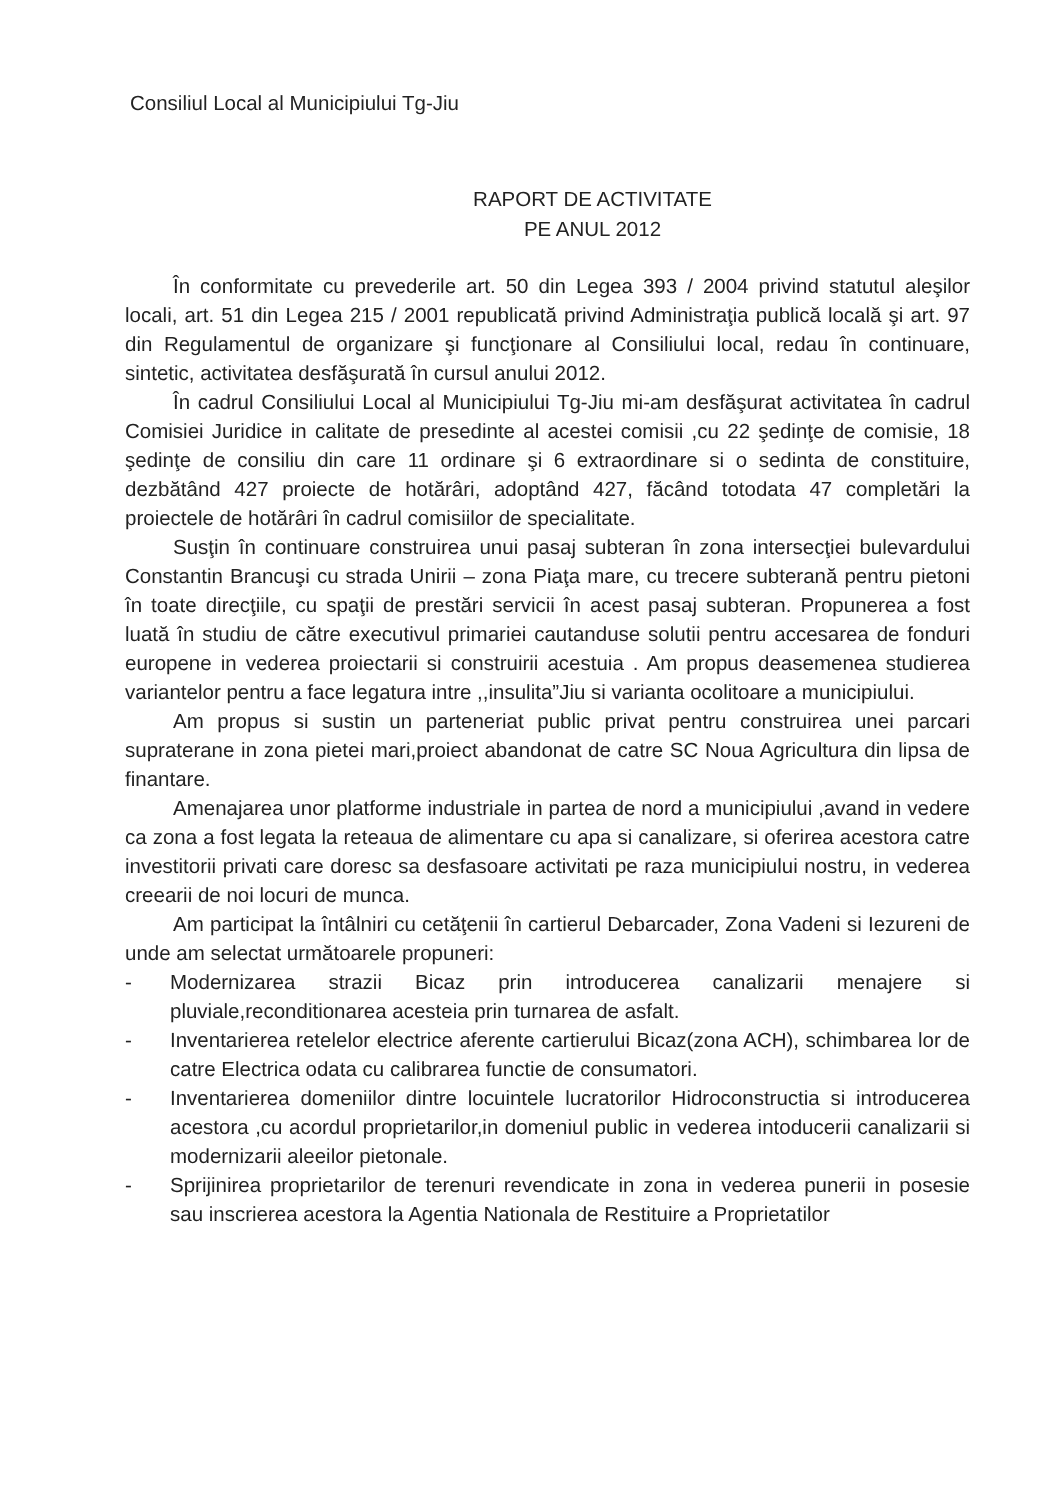Consiliul Local al Municipiului Tg-Jiu
RAPORT DE ACTIVITATE
PE ANUL 2012
În conformitate cu prevederile art. 50 din Legea 393 / 2004 privind statutul aleşilor locali, art. 51 din Legea 215 / 2001 republicată privind Administraţia publică locală şi art. 97 din Regulamentul de organizare şi funcţionare al Consiliului local, redau în continuare, sintetic, activitatea desfăşurată în cursul anului 2012.
În cadrul Consiliului Local al Municipiului Tg-Jiu mi-am desfăşurat activitatea în cadrul Comisiei Juridice in calitate de presedinte al acestei comisii ,cu 22 şedinţe de comisie, 18 şedinţe de consiliu din care 11 ordinare şi 6 extraordinare si o sedinta de constituire, dezbătând 427 proiecte de hotărâri, adoptând 427, făcând totodata 47 completări la proiectele de hotărâri în cadrul comisiilor de specialitate.
Susţin în continuare construirea unui pasaj subteran în zona intersecţiei bulevardului Constantin Brancuşi cu strada Unirii – zona Piaţa mare, cu trecere subterană pentru pietoni în toate direcţiile, cu spaţii de prestări servicii în acest pasaj subteran. Propunerea a fost luată în studiu de către executivul primariei cautanduse solutii pentru accesarea de fonduri europene in vederea proiectarii si construirii acestuia . Am propus deasemenea studierea variantelor pentru a face legatura intre ,,insulita”Jiu si varianta ocolitoare a municipiului.
Am propus si sustin un parteneriat public privat pentru construirea unei parcari supraterane in zona pietei mari,proiect abandonat de catre SC Noua Agricultura din lipsa de finantare.
Amenajarea unor platforme industriale in partea de nord a municipiului ,avand in vedere ca zona a fost legata la reteaua de alimentare cu apa si canalizare, si oferirea acestora catre investitorii privati care doresc sa desfasoare activitati pe raza municipiului nostru, in vederea creearii de noi locuri de munca.
Am participat la întâlniri cu cetăţenii în cartierul Debarcader, Zona Vadeni si Iezureni de unde am selectat următoarele propuneri:
- Modernizarea strazii Bicaz prin introducerea canalizarii menajere si pluviale,reconditionarea acesteia prin turnarea de asfalt.
- Inventarierea retelelor electrice aferente cartierului Bicaz(zona ACH), schimbarea lor de catre Electrica odata cu calibrarea functie de consumatori.
- Inventarierea domeniilor dintre locuintele lucratorilor Hidroconstructia si introducerea acestora ,cu acordul proprietarilor,in domeniul public in vederea intoducerii canalizarii si modernizarii aleeilor pietonale.
- Sprijinirea proprietarilor de terenuri revendicate in zona in vederea punerii in posesie sau inscrierea acestora la Agentia Nationala de Restituire a Proprietatilor